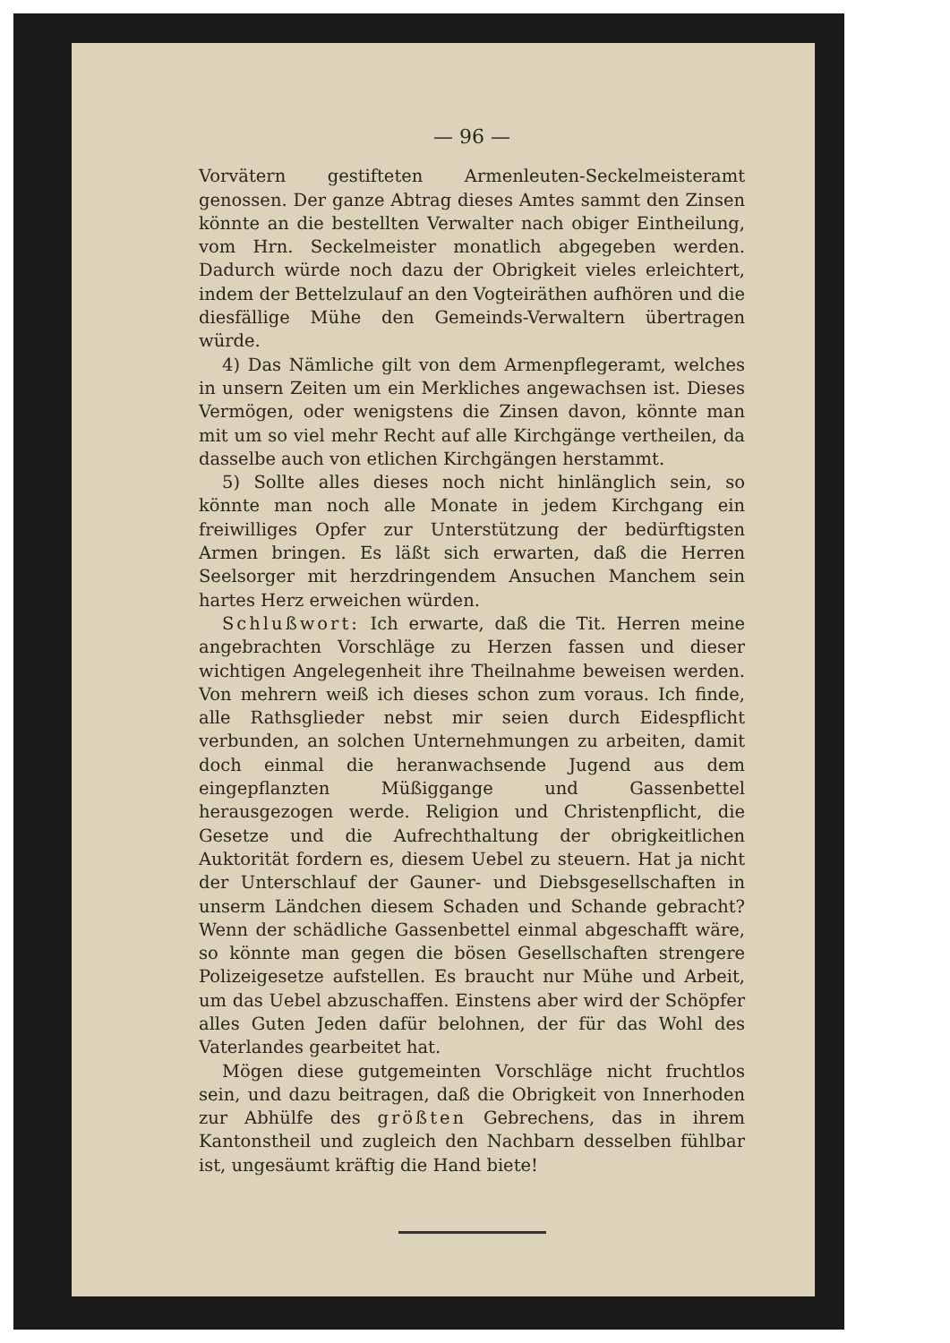— 96 —
Vorvätern gestifteten Armenleuten-Seckelmeisteramt genossen. Der ganze Abtrag dieses Amtes sammt den Zinsen könnte an die bestellten Verwalter nach obiger Eintheilung, vom Hrn. Seckelmeister monatlich abgegeben werden. Dadurch würde noch dazu der Obrigkeit vieles erleichtert, indem der Bettelzulauf an den Vogteiräthen aufhören und die diesfällige Mühe den Gemeinds-Verwaltern übertragen würde.
4) Das Nämliche gilt von dem Armenpflegeramt, welches in unsern Zeiten um ein Merkliches angewachsen ist. Dieses Vermögen, oder wenigstens die Zinsen davon, könnte man mit um so viel mehr Recht auf alle Kirchgänge vertheilen, da dasselbe auch von etlichen Kirchgängen herstammt.
5) Sollte alles dieses noch nicht hinlänglich sein, so könnte man noch alle Monate in jedem Kirchgang ein freiwilliges Opfer zur Unterstützung der bedürftigsten Armen bringen. Es läßt sich erwarten, daß die Herren Seelsorger mit herzdringendem Ansuchen Manchem sein hartes Herz erweichen würden.
Schlußwort: Ich erwarte, daß die Tit. Herren meine angebrachten Vorschläge zu Herzen fassen und dieser wichtigen Angelegenheit ihre Theilnahme beweisen werden. Von mehrern weiß ich dieses schon zum voraus. Ich finde, alle Rathsglieder nebst mir seien durch Eidespflicht verbunden, an solchen Unternehmungen zu arbeiten, damit doch einmal die heranwachsende Jugend aus dem eingepflanzten Müßiggange und Gassenbettel herausgezogen werde. Religion und Christenpflicht, die Gesetze und die Aufrechthaltung der obrigkeitlichen Auktorität fordern es, diesem Uebel zu steuern. Hat ja nicht der Unterschlauf der Gauner- und Diebsgesellschaften in unserm Ländchen diesem Schaden und Schande gebracht? Wenn der schädliche Gassenbettel einmal abgeschafft wäre, so könnte man gegen die bösen Gesellschaften strengere Polizeigesetze aufstellen. Es braucht nur Mühe und Arbeit, um das Uebel abzuschaffen. Einstens aber wird der Schöpfer alles Guten Jeden dafür belohnen, der für das Wohl des Vaterlandes gearbeitet hat.
Mögen diese gutgemeinten Vorschläge nicht fruchtlos sein, und dazu beitragen, daß die Obrigkeit von Innerhoden zur Abhülfe des größten Gebrechens, das in ihrem Kantonstheil und zugleich den Nachbarn desselben fühlbar ist, ungesäumt kräftig die Hand biete!